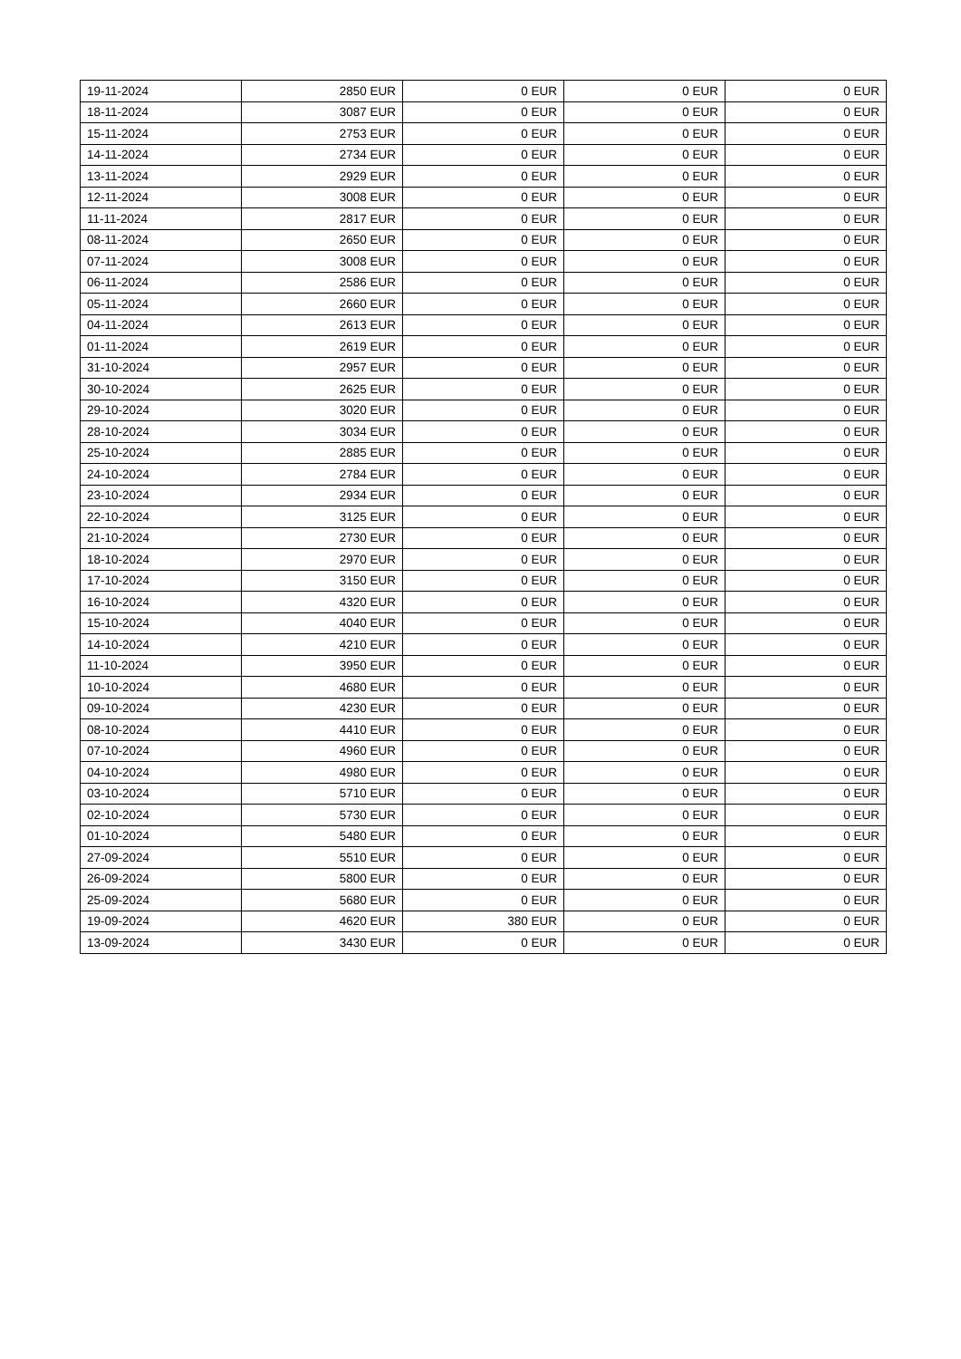| 19-11-2024 | 2850 EUR | 0 EUR | 0 EUR | 0 EUR |
| 18-11-2024 | 3087 EUR | 0 EUR | 0 EUR | 0 EUR |
| 15-11-2024 | 2753 EUR | 0 EUR | 0 EUR | 0 EUR |
| 14-11-2024 | 2734 EUR | 0 EUR | 0 EUR | 0 EUR |
| 13-11-2024 | 2929 EUR | 0 EUR | 0 EUR | 0 EUR |
| 12-11-2024 | 3008 EUR | 0 EUR | 0 EUR | 0 EUR |
| 11-11-2024 | 2817 EUR | 0 EUR | 0 EUR | 0 EUR |
| 08-11-2024 | 2650 EUR | 0 EUR | 0 EUR | 0 EUR |
| 07-11-2024 | 3008 EUR | 0 EUR | 0 EUR | 0 EUR |
| 06-11-2024 | 2586 EUR | 0 EUR | 0 EUR | 0 EUR |
| 05-11-2024 | 2660 EUR | 0 EUR | 0 EUR | 0 EUR |
| 04-11-2024 | 2613 EUR | 0 EUR | 0 EUR | 0 EUR |
| 01-11-2024 | 2619 EUR | 0 EUR | 0 EUR | 0 EUR |
| 31-10-2024 | 2957 EUR | 0 EUR | 0 EUR | 0 EUR |
| 30-10-2024 | 2625 EUR | 0 EUR | 0 EUR | 0 EUR |
| 29-10-2024 | 3020 EUR | 0 EUR | 0 EUR | 0 EUR |
| 28-10-2024 | 3034 EUR | 0 EUR | 0 EUR | 0 EUR |
| 25-10-2024 | 2885 EUR | 0 EUR | 0 EUR | 0 EUR |
| 24-10-2024 | 2784 EUR | 0 EUR | 0 EUR | 0 EUR |
| 23-10-2024 | 2934 EUR | 0 EUR | 0 EUR | 0 EUR |
| 22-10-2024 | 3125 EUR | 0 EUR | 0 EUR | 0 EUR |
| 21-10-2024 | 2730 EUR | 0 EUR | 0 EUR | 0 EUR |
| 18-10-2024 | 2970 EUR | 0 EUR | 0 EUR | 0 EUR |
| 17-10-2024 | 3150 EUR | 0 EUR | 0 EUR | 0 EUR |
| 16-10-2024 | 4320 EUR | 0 EUR | 0 EUR | 0 EUR |
| 15-10-2024 | 4040 EUR | 0 EUR | 0 EUR | 0 EUR |
| 14-10-2024 | 4210 EUR | 0 EUR | 0 EUR | 0 EUR |
| 11-10-2024 | 3950 EUR | 0 EUR | 0 EUR | 0 EUR |
| 10-10-2024 | 4680 EUR | 0 EUR | 0 EUR | 0 EUR |
| 09-10-2024 | 4230 EUR | 0 EUR | 0 EUR | 0 EUR |
| 08-10-2024 | 4410 EUR | 0 EUR | 0 EUR | 0 EUR |
| 07-10-2024 | 4960 EUR | 0 EUR | 0 EUR | 0 EUR |
| 04-10-2024 | 4980 EUR | 0 EUR | 0 EUR | 0 EUR |
| 03-10-2024 | 5710 EUR | 0 EUR | 0 EUR | 0 EUR |
| 02-10-2024 | 5730 EUR | 0 EUR | 0 EUR | 0 EUR |
| 01-10-2024 | 5480 EUR | 0 EUR | 0 EUR | 0 EUR |
| 27-09-2024 | 5510 EUR | 0 EUR | 0 EUR | 0 EUR |
| 26-09-2024 | 5800 EUR | 0 EUR | 0 EUR | 0 EUR |
| 25-09-2024 | 5680 EUR | 0 EUR | 0 EUR | 0 EUR |
| 19-09-2024 | 4620 EUR | 380 EUR | 0 EUR | 0 EUR |
| 13-09-2024 | 3430 EUR | 0 EUR | 0 EUR | 0 EUR |